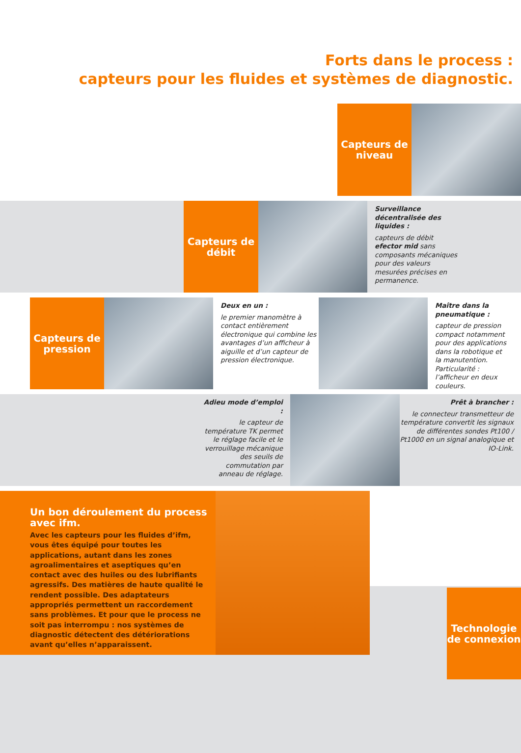Forts dans le process :
capteurs pour les fluides et systèmes de diagnostic.
Capteurs de niveau
Capteurs de débit
Surveillance décentralisée des liquides :
capteurs de débit efector mid sans composants mécaniques pour des valeurs mesurées précises en permanence.
Capteurs de pression
Deux en un :
le premier manomètre à contact entièrement électronique qui combine les avantages d’un afficheur à aiguille et d’un capteur de pression électronique.
Maître dans la pneumatique :
capteur de pression compact notamment pour des applications dans la robotique et la manutention. Particularité : l’afficheur en deux couleurs.
Adieu mode d’emploi :
le capteur de température TK permet le réglage facile et le verrouillage mécanique des seuils de commutation par anneau de réglage.
Prêt à brancher :
le connecteur transmetteur de température convertit les signaux de différentes sondes Pt100 / Pt1000 en un signal analogique et IO-Link.
Un bon déroulement du process avec ifm.
Avec les capteurs pour les fluides d’ifm, vous êtes équipé pour toutes les applications, autant dans les zones agroalimentaires et aseptiques qu’en contact avec des huiles ou des lubrifiants agressifs. Des matières de haute qualité le rendent possible. Des adaptateurs appropriés permettent un raccordement sans problèmes. Et pour que le process ne soit pas interrompu : nos systèmes de diagnostic détectent des détériorations avant qu’elles n’apparaissent.
Technologie de connexion